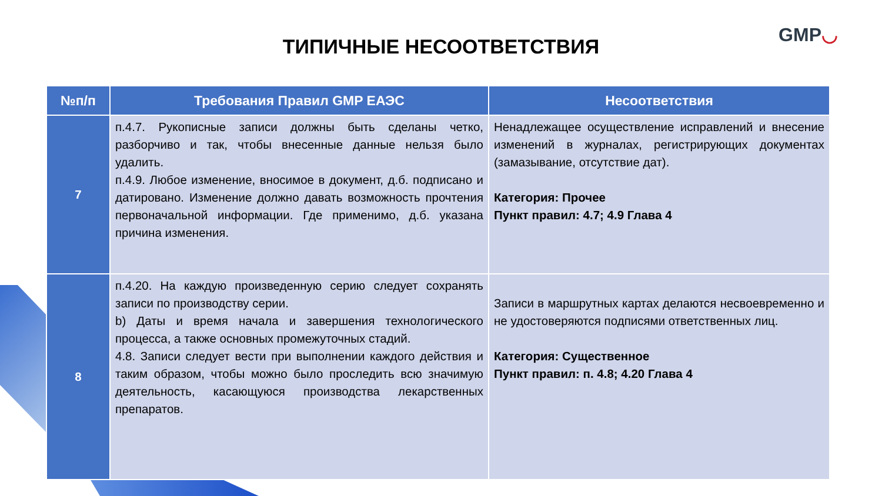ТИПИЧНЫЕ НЕСООТВЕТСТВИЯ
GMP◡
| №п/п | Требования Правил GMP ЕАЭС | Несоответствия |
| --- | --- | --- |
| 7 | п.4.7. Рукописные записи должны быть сделаны четко, разборчиво и так, чтобы внесенные данные нельзя было удалить. п.4.9. Любое изменение, вносимое в документ, д.б. подписано и датировано. Изменение должно давать возможность прочтения первоначальной информации. Где применимо, д.б. указана причина изменения. | Ненадлежащее осуществление исправлений и внесение изменений в журналах, регистрирующих документах (замазывание, отсутствие дат). Категория: Прочее Пункт правил: 4.7; 4.9 Глава 4 |
| 8 | п.4.20. На каждую произведенную серию следует сохранять записи по производству серии. b) Даты и время начала и завершения технологического процесса, а также основных промежуточных стадий. 4.8. Записи следует вести при выполнении каждого действия и таким образом, чтобы можно было проследить всю значимую деятельность, касающуюся производства лекарственных препаратов. | Записи в маршрутных картах делаются несвоевременно и не удостоверяются подписями ответственных лиц. Категория: Существенное Пункт правил: п. 4.8; 4.20 Глава 4 |